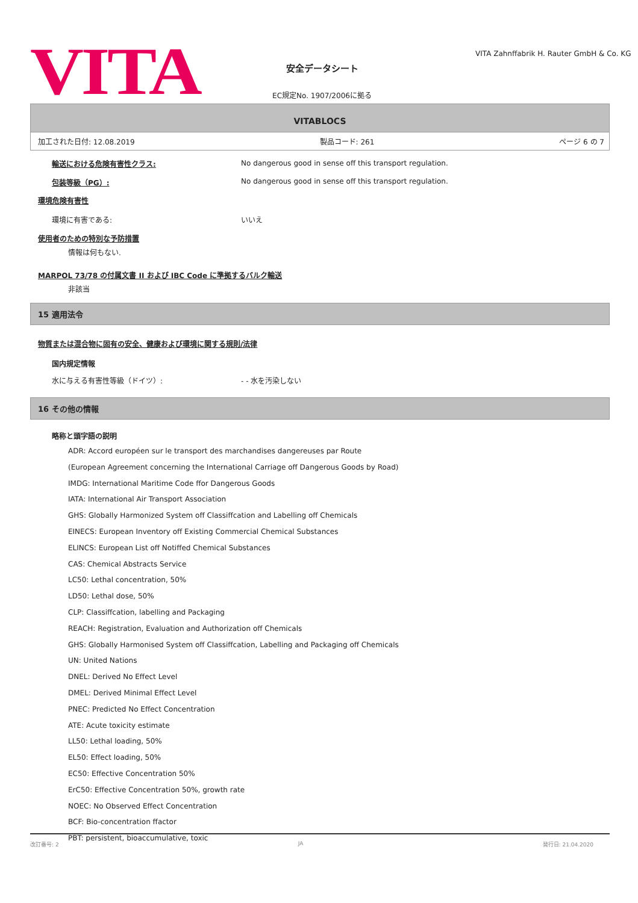VITA
安全データシート
EC規定No. 1907/2006に拠る
VITA Zahnffabrik H. Rauter GmbH & Co. KG
VITABLOCS
加工された日付: 12.08.2019 製品コード: 261 ページ 6 の 7
輸送における危険有害性クラス: No dangerous good in sense off this transport regulation.
包装等級（PG）: No dangerous good in sense off this transport regulation.
環境危険有害性
環境に有害である: いいえ
使用者のための特別な予防措置
情報は何もない.
MARPOL 73/78 の付属文書 II および IBC Code に準拠するバルク輸送
非該当
15 適用法令
物質または混合物に固有の安全、健康および環境に関する規則/法律
国内規定情報
水に与える有害性等級（ドイツ）: - - 水を汚染しない
16 その他の情報
略称と頭字語の説明
ADR: Accord européen sur le transport des marchandises dangereuses par Route
(European Agreement concerning the International Carriage off Dangerous Goods by Road)
IMDG: International Maritime Code ffor Dangerous Goods
IATA: International Air Transport Association
GHS: Globally Harmonized System off Classiffcation and Labelling off Chemicals
EINECS: European Inventory off Existing Commercial Chemical Substances
ELINCS: European List off Notiffed Chemical Substances
CAS: Chemical Abstracts Service
LC50: Lethal concentration, 50%
LD50: Lethal dose, 50%
CLP: Classiffcation, labelling and Packaging
REACH: Registration, Evaluation and Authorization off Chemicals
GHS: Globally Harmonised System off Classiffcation, Labelling and Packaging off Chemicals
UN: United Nations
DNEL: Derived No Effect Level
DMEL: Derived Minimal Effect Level
PNEC: Predicted No Effect Concentration
ATE: Acute toxicity estimate
LL50: Lethal loading, 50%
EL50: Effect loading, 50%
EC50: Effective Concentration 50%
ErC50: Effective Concentration 50%, growth rate
NOEC: No Observed Effect Concentration
BCF: Bio-concentration ffactor
PBT: persistent, bioaccumulative, toxic
改訂番号: 2 JA 発行日: 21.04.2020